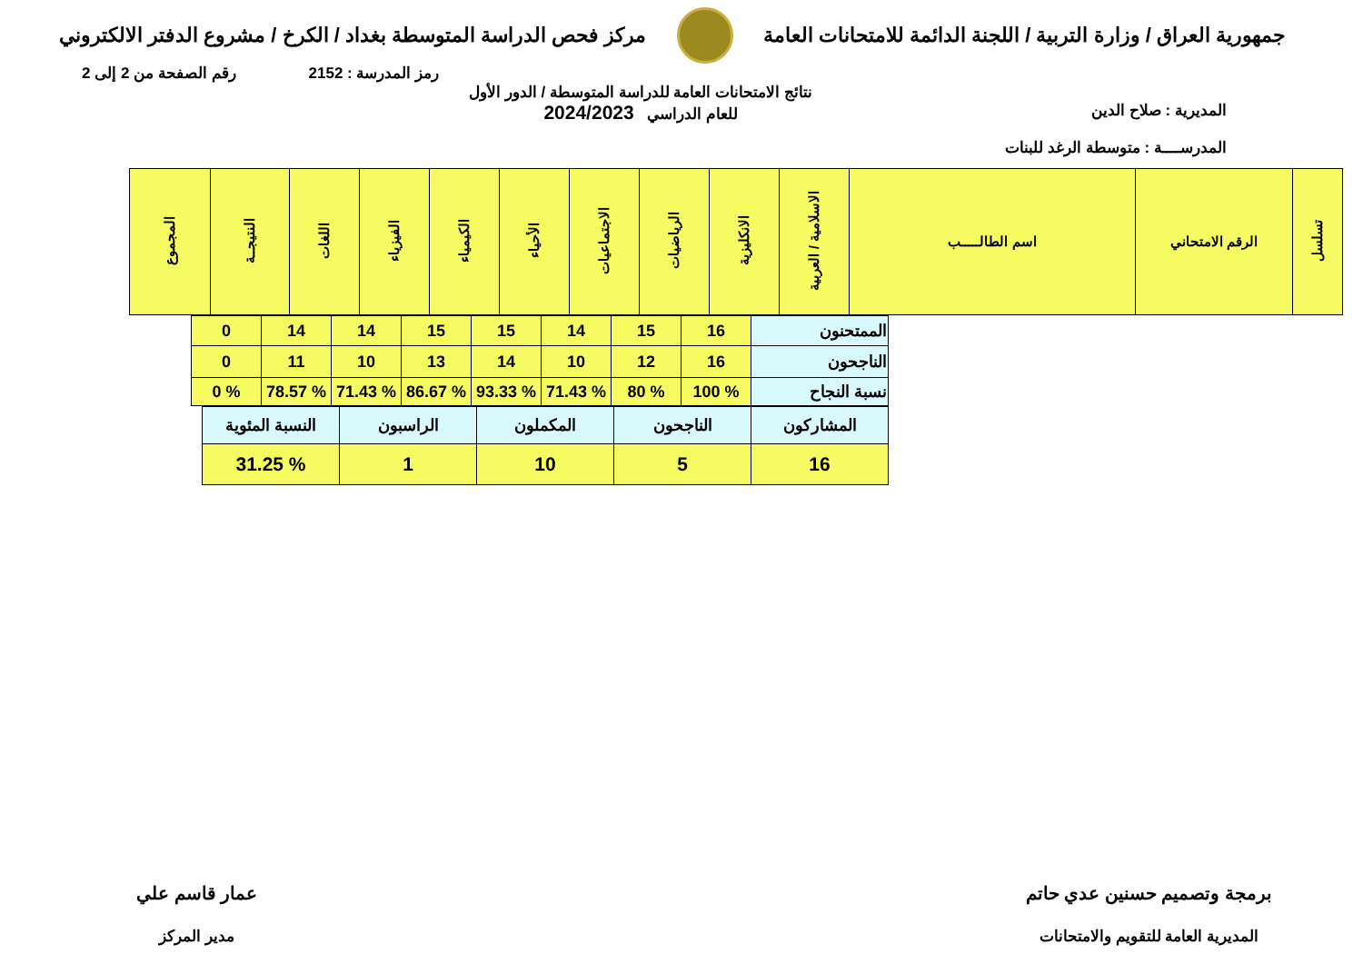جمهورية العراق / وزارة التربية / اللجنة الدائمة للامتحانات العامة
مركز فحص الدراسة المتوسطة بغداد / الكرخ / مشروع الدفتر الالكتروني
رمز المدرسة : 2152 رقم الصفحة من 2 إلى 2
المديرية : صلاح الدين
المدرســــة : متوسطة الرغد للبنات
نتائج الامتحانات العامة للدراسة المتوسطة / الدور الأول
للعام الدراسي 2024/2023
| تسلسل | الرقم الامتحاني | اسم الطالـــــب | الاسلامية / العربية | الانكليزية | الرياضيات | الاجتماعيات | الأحياء | الكيمياء | الفيزياء | اللغات | النتيجــة | المجموع |
| --- | --- | --- | --- | --- | --- | --- | --- | --- | --- | --- | --- | --- |
| الممتحنون | 16 | 15 | 14 | 15 | 15 | 14 | 14 | 0 |
| الناجحون | 16 | 12 | 10 | 14 | 13 | 10 | 11 | 0 |
| نسبة النجاح | % 100 | % 80 | % 71.43 | % 93.33 | % 86.67 | % 71.43 | % 78.57 | % 0 |
| المشاركون | الناجحون | المكملون | الراسبون | النسبة المئوية |
| 16 | 5 | 10 | 1 | % 31.25 |
برمجة وتصميم حسنين عدي حاتم
المديرية العامة للتقويم والامتحانات
عمار قاسم علي
مدير المركز